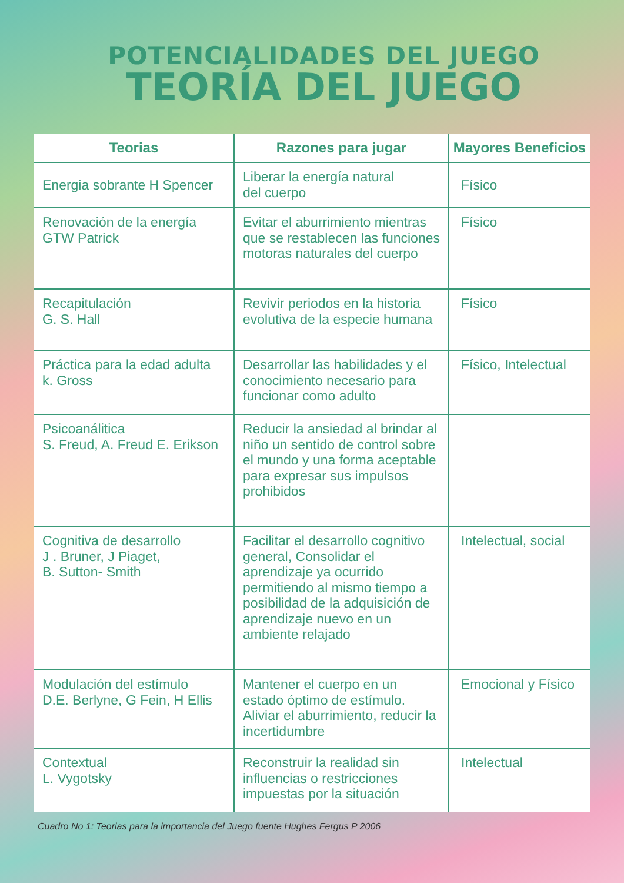POTENCIALIDADES DEL JUEGO
TEORÍA DEL JUEGO
| Teorias | Razones para jugar | Mayores Beneficios |
| --- | --- | --- |
| Energia sobrante H Spencer | Liberar la energía natural del cuerpo | Físico |
| Renovación de la energía GTW Patrick | Evitar el aburrimiento mientras que se restablecen las funciones motoras naturales del cuerpo | Físico |
| Recapitulación G. S. Hall | Revivir periodos en la historia evolutiva de la especie humana | Físico |
| Práctica para la edad adulta k. Gross | Desarrollar las habilidades y el conocimiento necesario para funcionar como adulto | Físico, Intelectual |
| Psicoanálitica S. Freud, A. Freud E. Erikson | Reducir la ansiedad al brindar al niño un sentido de control sobre el mundo y una forma aceptable para expresar sus impulsos prohibidos | |
| Cognitiva de desarrollo J . Bruner, J Piaget, B. Sutton- Smith | Facilitar el desarrollo cognitivo general, Consolidar el aprendizaje ya ocurrido permitiendo al mismo tiempo a posibilidad de la adquisición de aprendizaje nuevo en un ambiente relajado | Intelectual, social |
| Modulación del estímulo D.E. Berlyne, G Fein, H Ellis | Mantener el cuerpo en un estado óptimo de estímulo. Aliviar el aburrimiento, reducir la incertidumbre | Emocional y Físico |
| Contextual L. Vygotsky | Reconstruir la realidad sin influencias o restricciones impuestas por la situación | Intelectual |
Cuadro No 1: Teorias para la importancia del Juego fuente Hughes Fergus P 2006